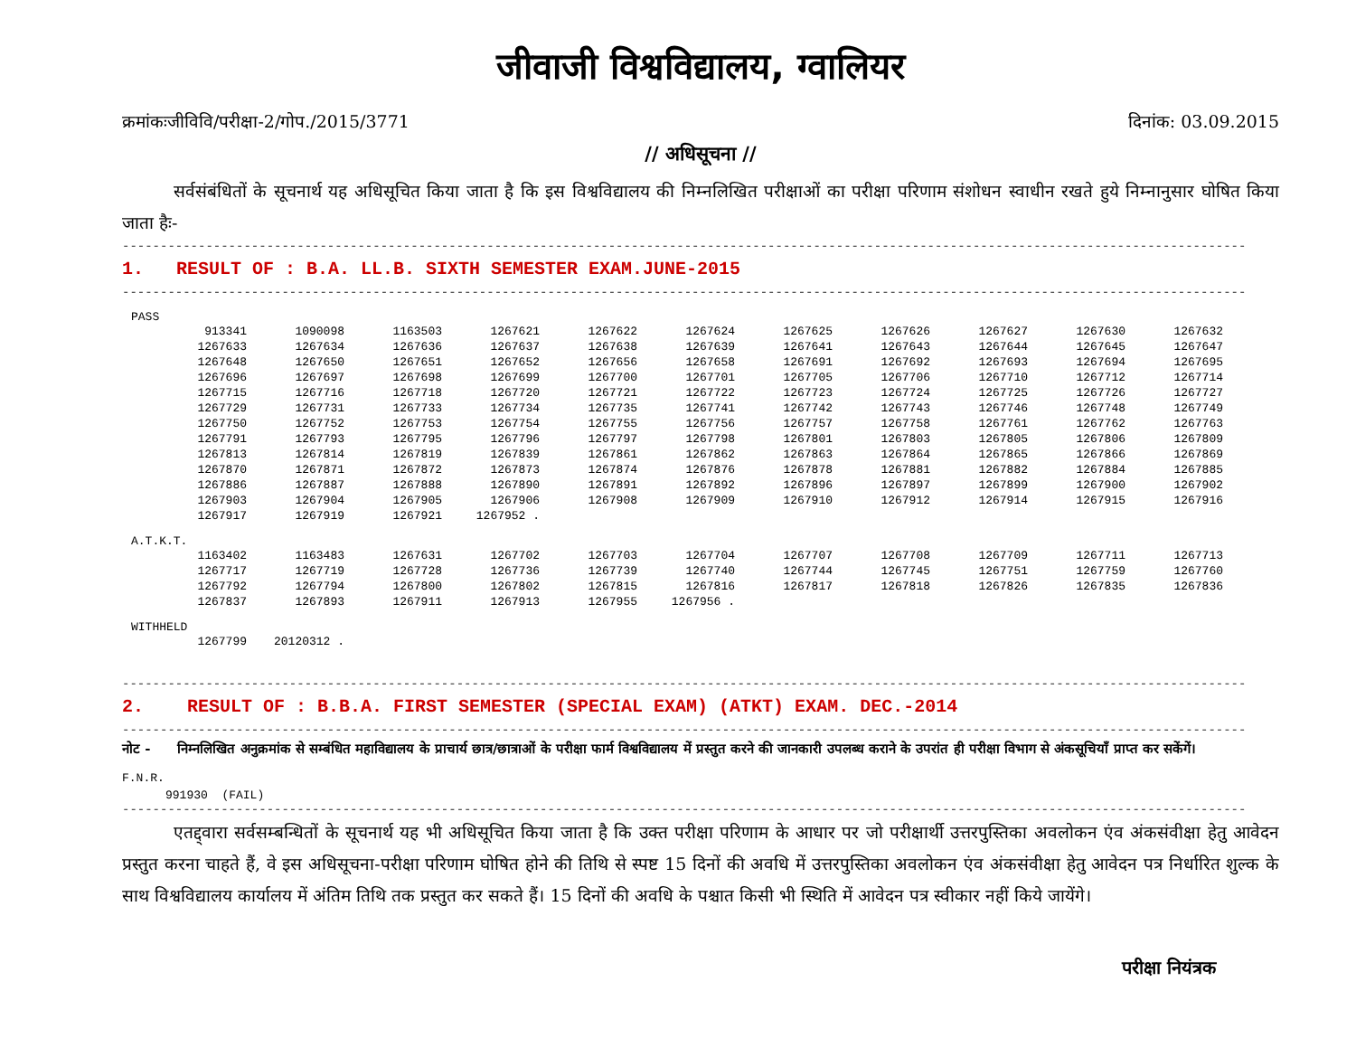जीवाजी विश्वविद्यालय, ग्वालियर
क्रमांकःजीविवि/परीक्षा-2/गोप./2015/3771 दिनांक: 03.09.2015
// अधिसूचना //
   सर्वसंबंधितों के सूचनार्थ यह अधिसूचित किया जाता है कि इस विश्वविद्यालय की निम्नलिखित परीक्षाओं का परीक्षा परिणाम संशोधन स्वाधीन रखते हुये निम्नानुसार घोषित किया जाता हैः-
----------------------------------------------------------------------------------------------------------------------------------------------------
1. RESULT OF : B.A. LL.B. SIXTH SEMESTER EXAM.JUNE-2015
----------------------------------------------------------------------------------------------------------------------------------------------------
PASS
| 913341 | 1090098 | 1163503 | 1267621 | 1267622 | 1267624 | 1267625 | 1267626 | 1267627 | 1267630 | 1267632 |
| 1267633 | 1267634 | 1267636 | 1267637 | 1267638 | 1267639 | 1267641 | 1267643 | 1267644 | 1267645 | 1267647 |
| 1267648 | 1267650 | 1267651 | 1267652 | 1267656 | 1267658 | 1267691 | 1267692 | 1267693 | 1267694 | 1267695 |
| 1267696 | 1267697 | 1267698 | 1267699 | 1267700 | 1267701 | 1267705 | 1267706 | 1267710 | 1267712 | 1267714 |
| 1267715 | 1267716 | 1267718 | 1267720 | 1267721 | 1267722 | 1267723 | 1267724 | 1267725 | 1267726 | 1267727 |
| 1267729 | 1267731 | 1267733 | 1267734 | 1267735 | 1267741 | 1267742 | 1267743 | 1267746 | 1267748 | 1267749 |
| 1267750 | 1267752 | 1267753 | 1267754 | 1267755 | 1267756 | 1267757 | 1267758 | 1267761 | 1267762 | 1267763 |
| 1267791 | 1267793 | 1267795 | 1267796 | 1267797 | 1267798 | 1267801 | 1267803 | 1267805 | 1267806 | 1267809 |
| 1267813 | 1267814 | 1267819 | 1267839 | 1267861 | 1267862 | 1267863 | 1267864 | 1267865 | 1267866 | 1267869 |
| 1267870 | 1267871 | 1267872 | 1267873 | 1267874 | 1267876 | 1267878 | 1267881 | 1267882 | 1267884 | 1267885 |
| 1267886 | 1267887 | 1267888 | 1267890 | 1267891 | 1267892 | 1267896 | 1267897 | 1267899 | 1267900 | 1267902 |
| 1267903 | 1267904 | 1267905 | 1267906 | 1267908 | 1267909 | 1267910 | 1267912 | 1267914 | 1267915 | 1267916 |
| 1267917 | 1267919 | 1267921 | 1267952 . | | | | | | | |
A.T.K.T.
| 1163402 | 1163483 | 1267631 | 1267702 | 1267703 | 1267704 | 1267707 | 1267708 | 1267709 | 1267711 | 1267713 |
| 1267717 | 1267719 | 1267728 | 1267736 | 1267739 | 1267740 | 1267744 | 1267745 | 1267751 | 1267759 | 1267760 |
| 1267792 | 1267794 | 1267800 | 1267802 | 1267815 | 1267816 | 1267817 | 1267818 | 1267826 | 1267835 | 1267836 |
| 1267837 | 1267893 | 1267911 | 1267913 | 1267955 | 1267956 . | | | | | |
WITHHELD
| 1267799 | 20120312 . |
----------------------------------------------------------------------------------------------------------------------------------------------------
2. RESULT OF : B.B.A. FIRST SEMESTER (SPECIAL EXAM) (ATKT) EXAM. DEC.-2014
----------------------------------------------------------------------------------------------------------------------------------------------------
नोट - निम्नलिखित अनुक्रमांक से सम्बंधित महाविद्यालय के प्राचार्य छात्र/छात्राओं के परीक्षा फार्म विश्वविद्यालय में प्रस्तुत करने की जानकारी उपलब्ध कराने के उपरांत ही परीक्षा विभाग से अंकसूचियाँ प्राप्त कर सकेंगें।
F.N.R.
991930 (FAIL)
----------------------------------------------------------------------------------------------------------------------------------------------------
   एतद्द्वारा सर्वसम्बन्धितों के सूचनार्थ यह भी अधिसूचित किया जाता है कि उक्त परीक्षा परिणाम के आधार पर जो परीक्षार्थी उत्तरपुस्तिका अवलोकन एंव अंकसंवीक्षा हेतु आवेदन प्रस्तुत करना चाहते हैं, वे इस अधिसूचना-परीक्षा परिणाम घोषित होने की तिथि से स्पष्ट 15 दिनों की अवधि में उत्तरपुस्तिका अवलोकन एंव अंकसंवीक्षा हेतु आवेदन पत्र निर्धारित शुल्क के साथ विश्वविद्यालय कार्यालय में अंतिम तिथि तक प्रस्तुत कर सकते हैं। 15 दिनों की अवधि के पश्चात किसी भी स्थिति में आवेदन पत्र स्वीकार नहीं किये जायेंगे।
परीक्षा नियंत्रक